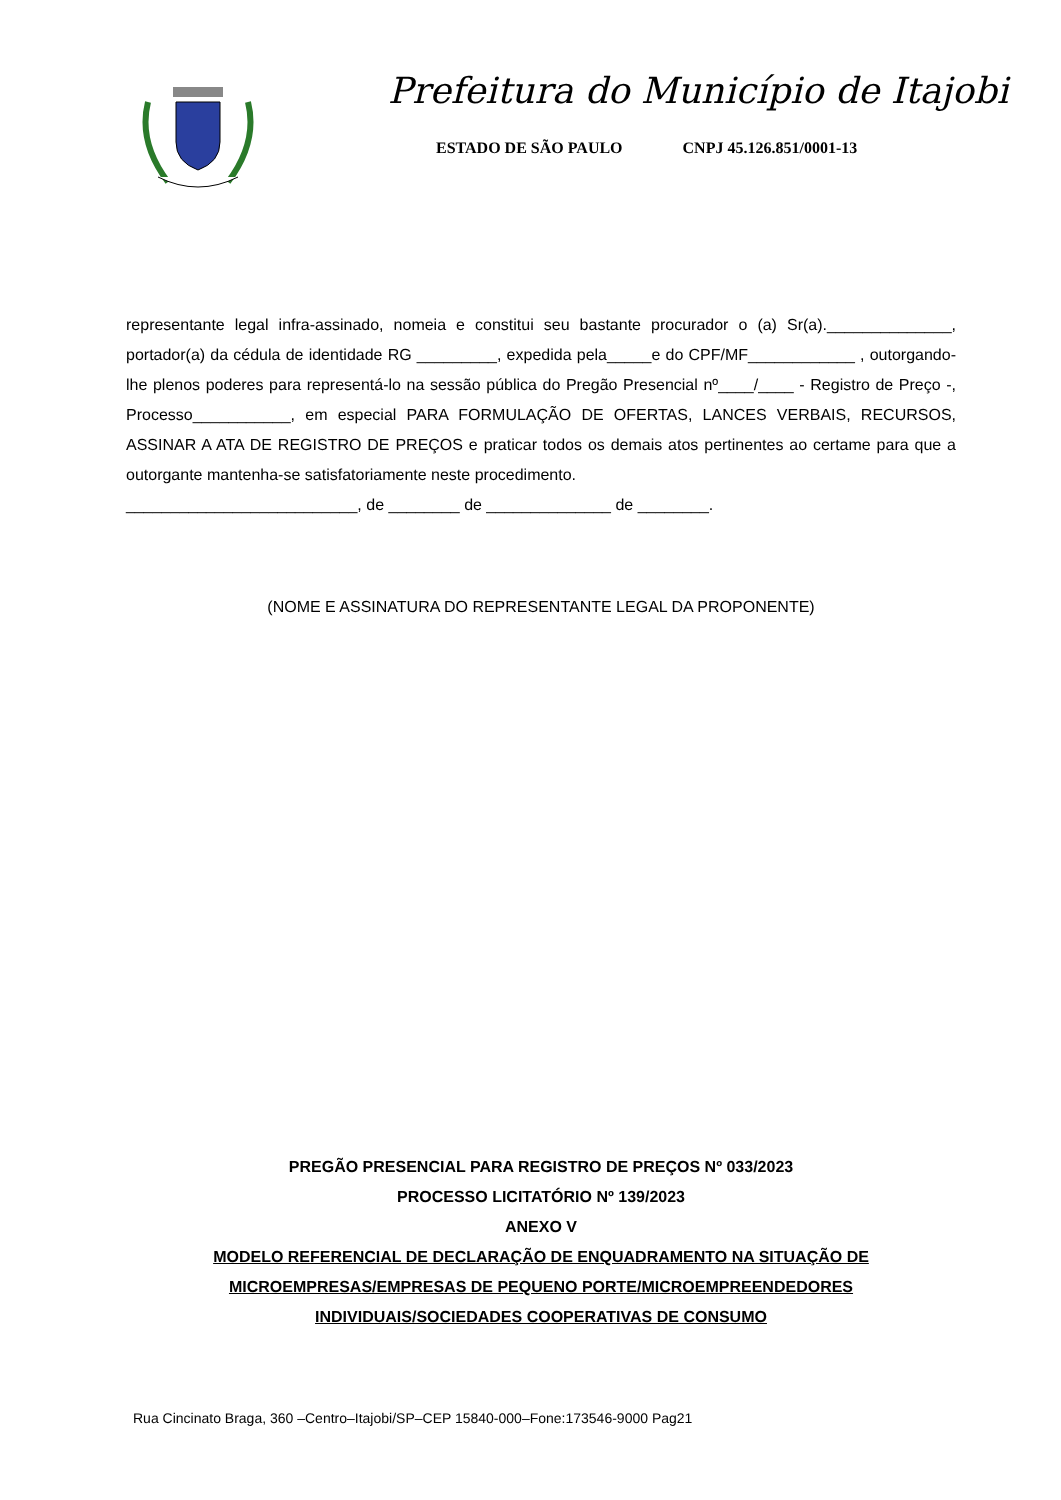Prefeitura do Município de Itajobi
ESTADO DE SÃO PAULO CNPJ 45.126.851/0001-13
representante legal infra-assinado, nomeia e constitui seu bastante procurador o (a) Sr(a).______________, portador(a) da cédula de identidade RG _________, expedida pela_____e do CPF/MF____________ , outorgando-lhe plenos poderes para representá-lo na sessão pública do Pregão Presencial nº____/____ - Registro de Preço -, Processo___________, em especial PARA FORMULAÇÃO DE OFERTAS, LANCES VERBAIS, RECURSOS, ASSINAR A ATA DE REGISTRO DE PREÇOS e praticar todos os demais atos pertinentes ao certame para que a outorgante mantenha-se satisfatoriamente neste procedimento.
__________________________, de ________ de ______________ de ________.
(NOME E ASSINATURA DO REPRESENTANTE LEGAL DA PROPONENTE)
PREGÃO PRESENCIAL PARA REGISTRO DE PREÇOS Nº 033/2023
PROCESSO LICITATÓRIO Nº 139/2023
ANEXO V
MODELO REFERENCIAL DE DECLARAÇÃO DE ENQUADRAMENTO NA SITUAÇÃO DE MICROEMPRESAS/EMPRESAS DE PEQUENO PORTE/MICROEMPREENDEDORES INDIVIDUAIS/SOCIEDADES COOPERATIVAS DE CONSUMO
Rua Cincinato Braga, 360 –Centro–Itajobi/SP–CEP 15840-000–Fone:173546-9000 Pag21